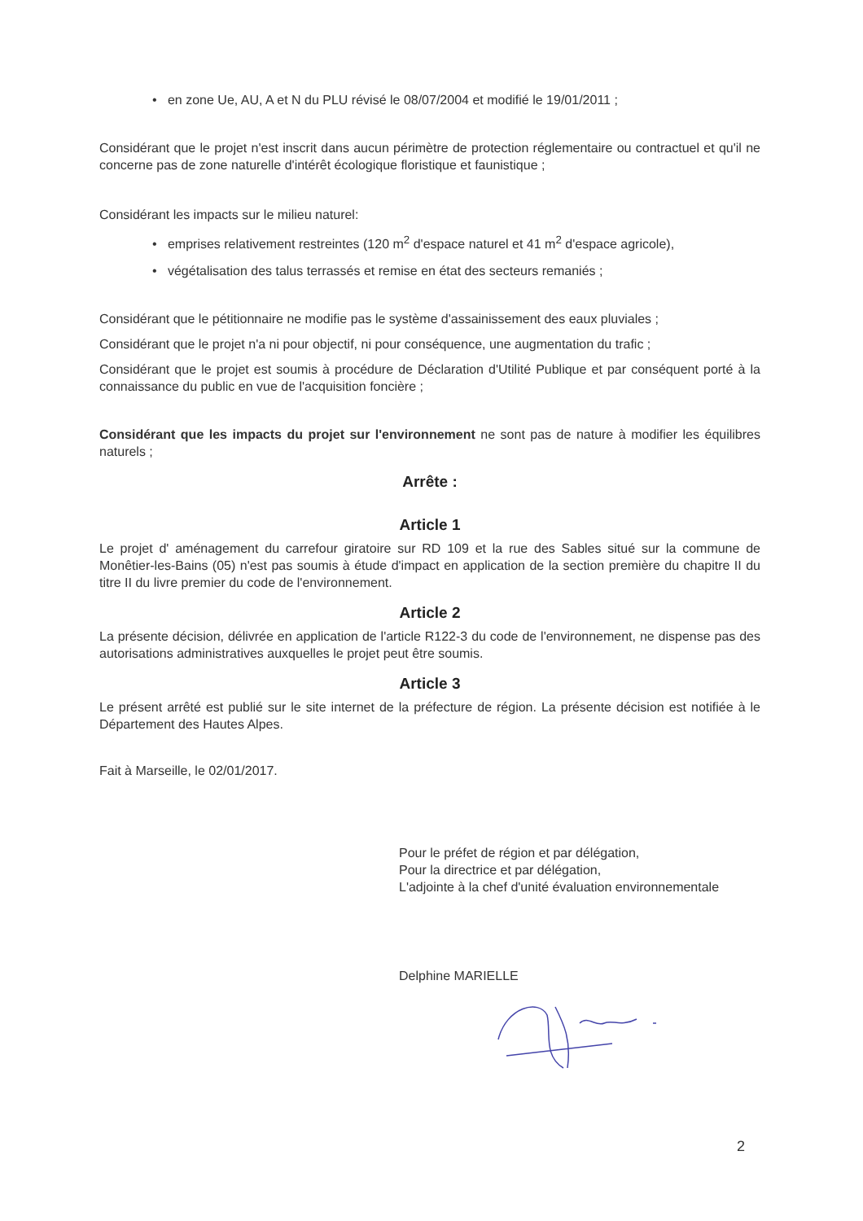• en zone Ue, AU, A et N du PLU révisé le 08/07/2004 et modifié le 19/01/2011 ;
Considérant que le projet n'est inscrit dans aucun périmètre de protection réglementaire ou contractuel et qu'il ne concerne pas de zone naturelle d'intérêt écologique floristique et faunistique ;
Considérant les impacts sur le milieu naturel:
• emprises relativement restreintes (120 m<sup>2</sup> d'espace naturel et 41 m<sup>2</sup> d'espace agricole),
• végétalisation des talus terrassés et remise en état des secteurs remaniés ;
Considérant que le pétitionnaire ne modifie pas le système d'assainissement des eaux pluviales ;
Considérant que le projet n'a ni pour objectif, ni pour conséquence, une augmentation du trafic ;
Considérant que le projet est soumis à procédure de Déclaration d'Utilité Publique et par conséquent porté à la connaissance du public en vue de l'acquisition foncière ;
Considérant que les impacts du projet sur l'environnement ne sont pas de nature à modifier les équilibres naturels ;
Arrête :
Article 1
Le projet d' aménagement du carrefour giratoire sur RD 109 et la rue des Sables situé sur la commune de Monêtier-les-Bains (05) n'est pas soumis à étude d'impact en application de la section première du chapitre II du titre II du livre premier du code de l'environnement.
Article 2
La présente décision, délivrée en application de l'article R122-3 du code de l'environnement, ne dispense pas des autorisations administratives auxquelles le projet peut être soumis.
Article 3
Le présent arrêté est publié sur le site internet de la préfecture de région. La présente décision est notifiée à le Département des Hautes Alpes.
Fait à Marseille, le 02/01/2017.
Pour le préfet de région et par délégation,
Pour la directrice et par délégation,
L'adjointe à la chef d'unité évaluation environnementale
Delphine MARIELLE
2